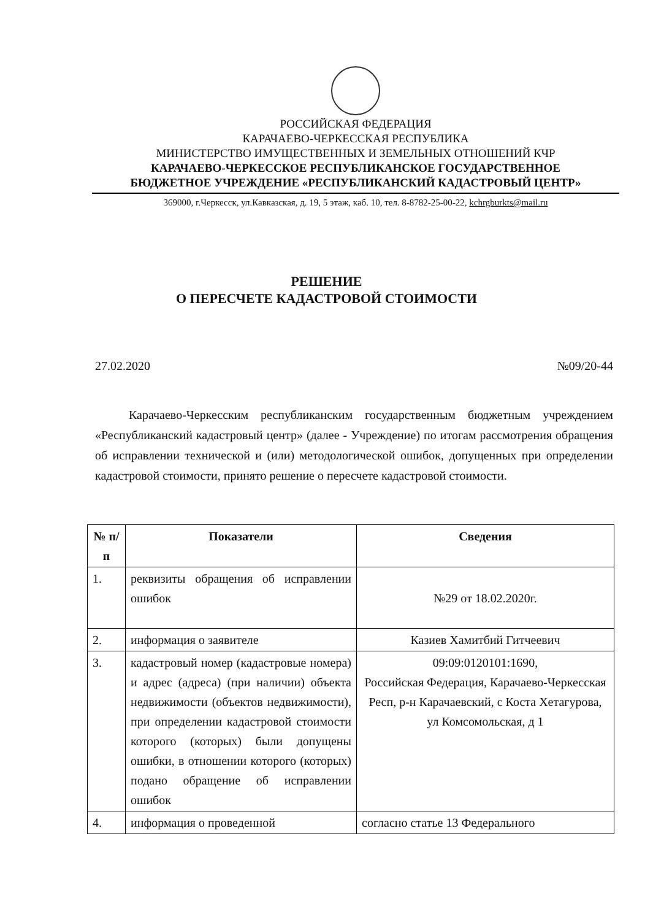РОССИЙСКАЯ ФЕДЕРАЦИЯ
КАРАЧАЕВО-ЧЕРКЕССКАЯ РЕСПУБЛИКА
МИНИСТЕРСТВО ИМУЩЕСТВЕННЫХ И ЗЕМЕЛЬНЫХ ОТНОШЕНИЙ КЧР
КАРАЧАЕВО-ЧЕРКЕССКОЕ РЕСПУБЛИКАНСКОЕ ГОСУДАРСТВЕННОЕ
БЮДЖЕТНОЕ УЧРЕЖДЕНИЕ «РЕСПУБЛИКАНСКИЙ КАДАСТРОВЫЙ ЦЕНТР»
369000, г.Черкесск, ул.Кавказская, д. 19, 5 этаж, каб. 10, тел. 8-8782-25-00-22, kchrgburkts@mail.ru
РЕШЕНИЕ
О ПЕРЕСЧЕТЕ КАДАСТРОВОЙ СТОИМОСТИ
27.02.2020 №09/20-44
Карачаево-Черкесским республиканским государственным бюджетным учреждением «Республиканский кадастровый центр» (далее - Учреждение) по итогам рассмотрения обращения об исправлении технической и (или) методологической ошибок, допущенных при определении кадастровой стоимости, принято решение о пересчете кадастровой стоимости.
| № п/п | Показатели | Сведения |
| --- | --- | --- |
| 1. | реквизиты обращения об исправлении ошибок | №29 от 18.02.2020г. |
| 2. | информация о заявителе | Казиев Хамитбий Гитчеевич |
| 3. | кадастровый номер (кадастровые номера) и адрес (адреса) (при наличии) объекта недвижимости (объектов недвижимости), при определении кадастровой стоимости которого (которых) были допущены ошибки, в отношении которого (которых) подано обращение об исправлении ошибок | 09:09:0120101:1690, Российская Федерация, Карачаево-Черкесская Респ, р-н Карачаевский, с Коста Хетагурова, ул Комсомольская, д 1 |
| 4. | информация о проведенной | согласно статье 13 Федерального |